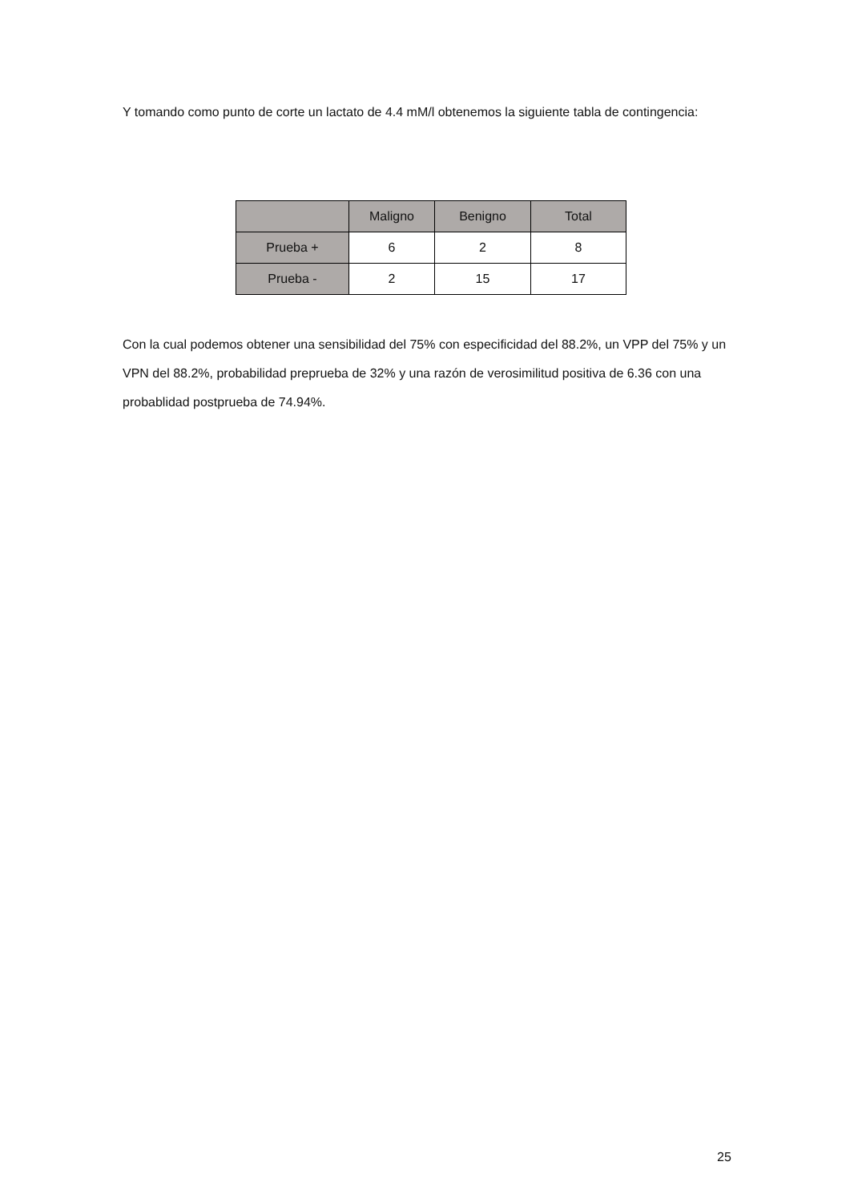Y tomando como punto de corte un lactato de 4.4 mM/l obtenemos la siguiente tabla de contingencia:
| | Maligno | Benigno | Total |
| --- | --- | --- | --- |
| Prueba + | 6 | 2 | 8 |
| Prueba - | 2 | 15 | 17 |
Con la cual podemos obtener una sensibilidad del 75% con especificidad del 88.2%, un VPP del 75% y un VPN del 88.2%, probabilidad preprueba de 32% y una razón de verosimilitud positiva de 6.36 con una probablidad postprueba de 74.94%.
25